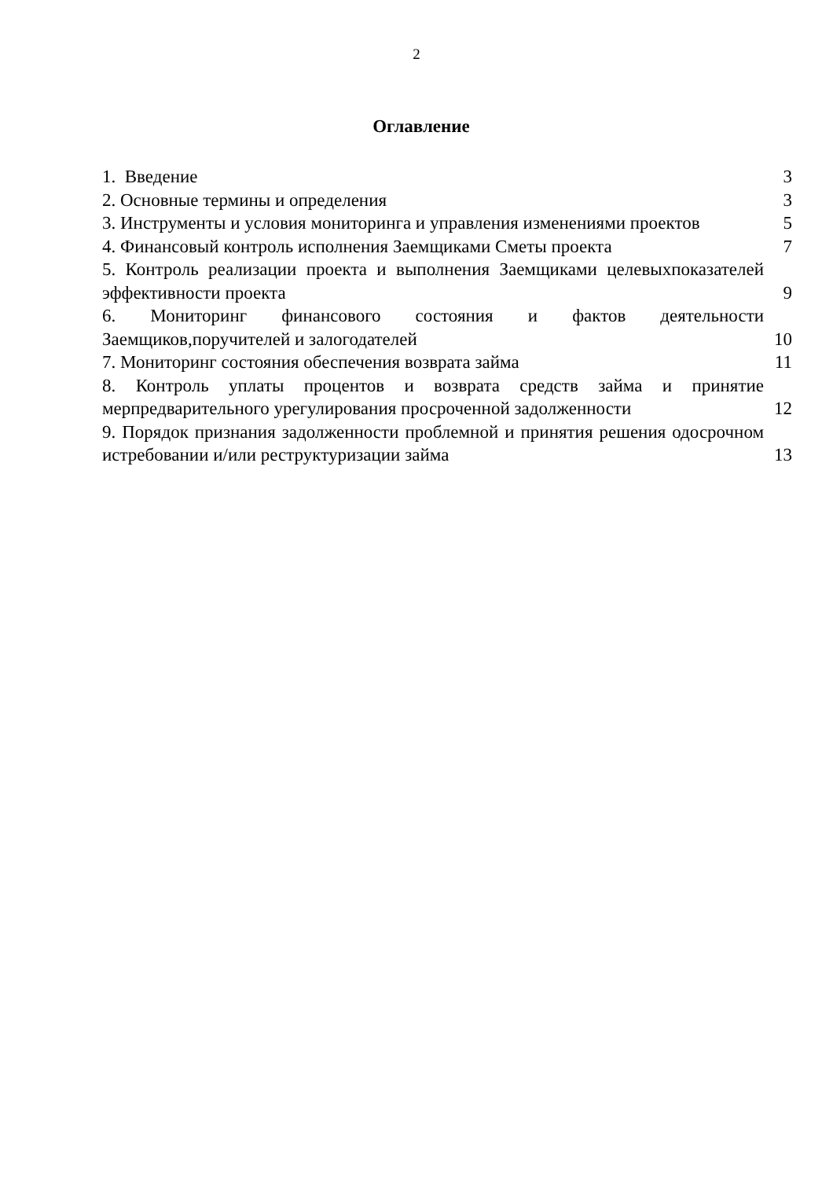2
Оглавление
1. Введение 3
2. Основные термины и определения 3
3. Инструменты и условия мониторинга и управления изменениями проектов 5
4. Финансовый контроль исполнения Заемщиками Сметы проекта 7
5. Контроль реализации проекта и выполнения Заемщиками целевыхпоказателей эффективности проекта 9
6. Мониторинг финансового состояния и фактов деятельности Заемщиков,поручителей и залогодателей 10
7. Мониторинг состояния обеспечения возврата займа 11
8. Контроль уплаты процентов и возврата средств займа и принятие мерпредварительного урегулирования просроченной задолженности 12
9. Порядок признания задолженности проблемной и принятия решения одосрочном истребовании и/или реструктуризации займа 13